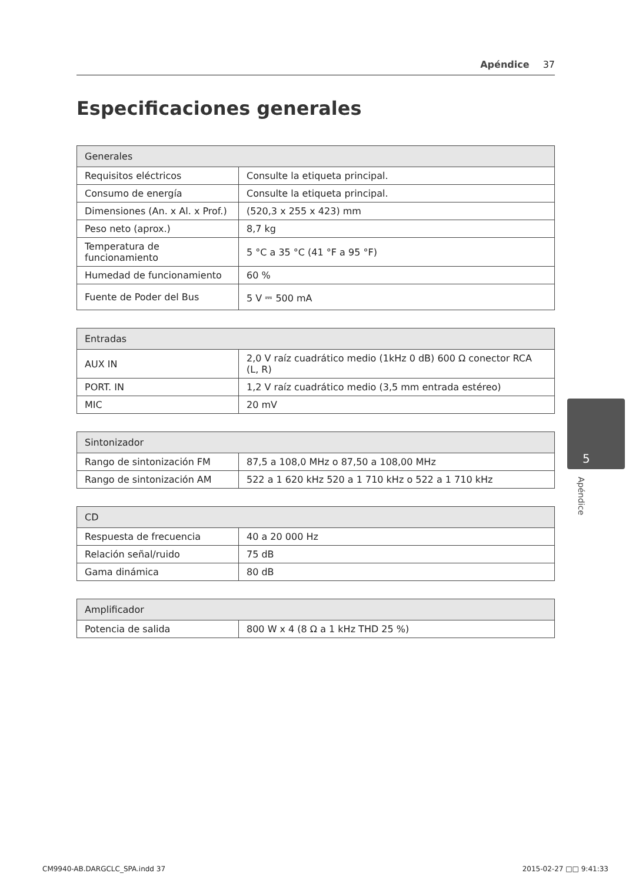Apéndice 37
Especificaciones generales
| Generales | |
| --- | --- |
| Requisitos eléctricos | Consulte la etiqueta principal. |
| Consumo de energía | Consulte la etiqueta principal. |
| Dimensiones (An. x Al. x Prof.) | (520,3 x 255 x 423) mm |
| Peso neto (aprox.) | 8,7 kg |
| Temperatura de funcionamiento | 5 °C a 35 °C (41 °F a 95 °F) |
| Humedad de funcionamiento | 60 % |
| Fuente de Poder del Bus | 5 V ⎓ 500 mA |
| Entradas | |
| --- | --- |
| AUX IN | 2,0 V raíz cuadrático medio (1kHz 0 dB) 600 Ω conector RCA (L, R) |
| PORT. IN | 1,2 V raíz cuadrático medio (3,5 mm entrada estéreo) |
| MIC | 20 mV |
| Sintonizador | |
| --- | --- |
| Rango de sintonización FM | 87,5 a 108,0 MHz o 87,50 a 108,00 MHz |
| Rango de sintonización AM | 522 a 1 620 kHz 520 a 1 710 kHz o 522 a 1 710 kHz |
| CD | |
| --- | --- |
| Respuesta de frecuencia | 40 a 20 000 Hz |
| Relación señal/ruido | 75 dB |
| Gama dinámica | 80 dB |
| Amplificador | |
| --- | --- |
| Potencia de salida | 800 W x 4 (8 Ω a 1 kHz THD 25 %) |
5
Apéndice
CM9940-AB.DARGCLC_SPA.indd 37 2015-02-27 □□ 9:41:33